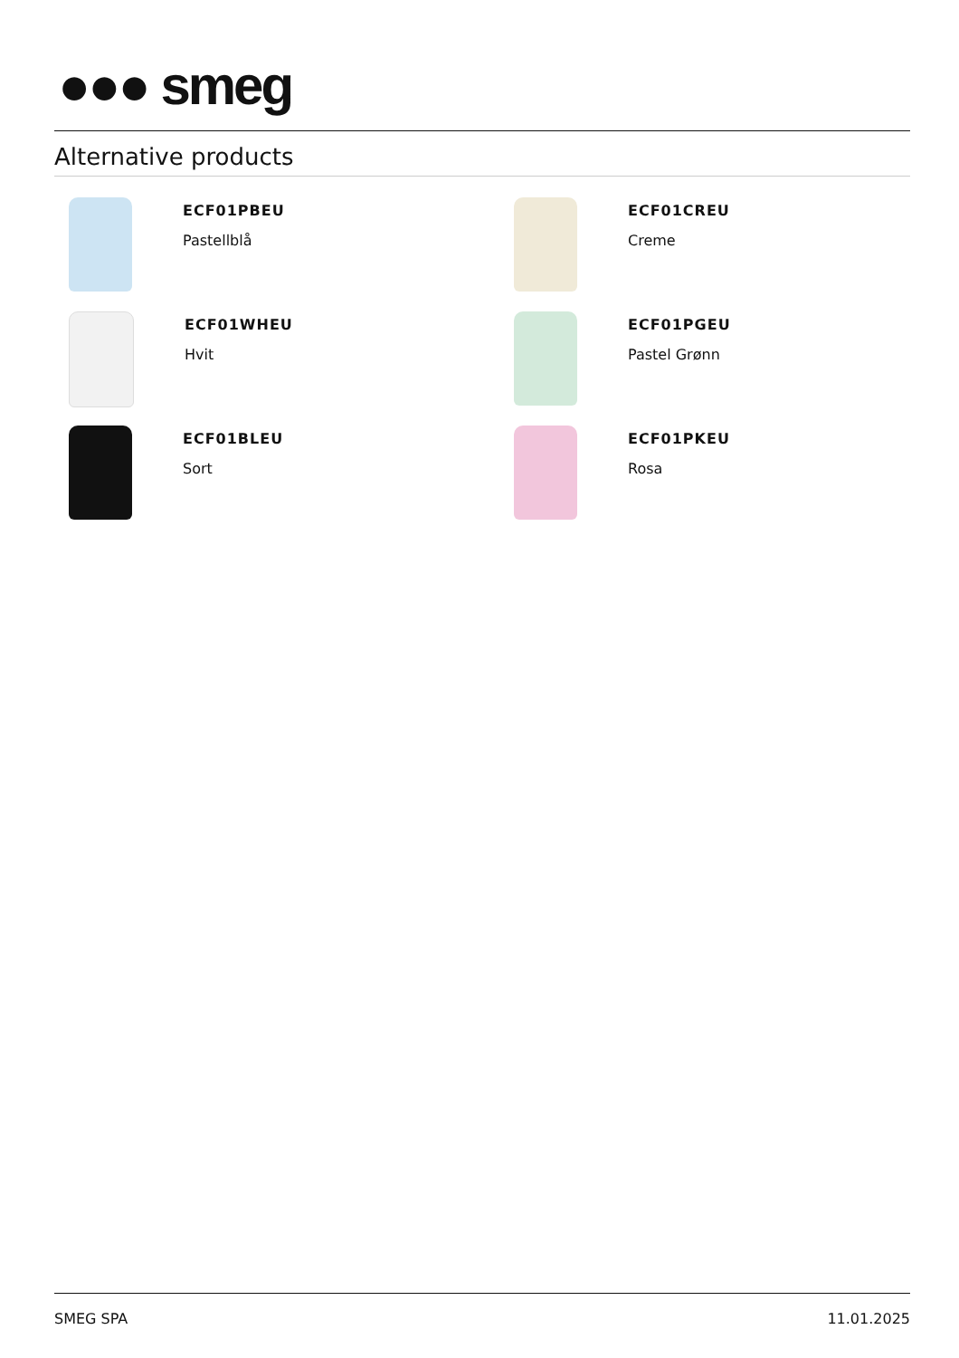●●● smeg
Alternative products
ECF01PBEU
Pastellblå
ECF01CREU
Creme
ECF01WHEU
Hvit
ECF01PGEU
Pastel Grønn
ECF01BLEU
Sort
ECF01PKEU
Rosa
SMEG SPA 11.01.2025